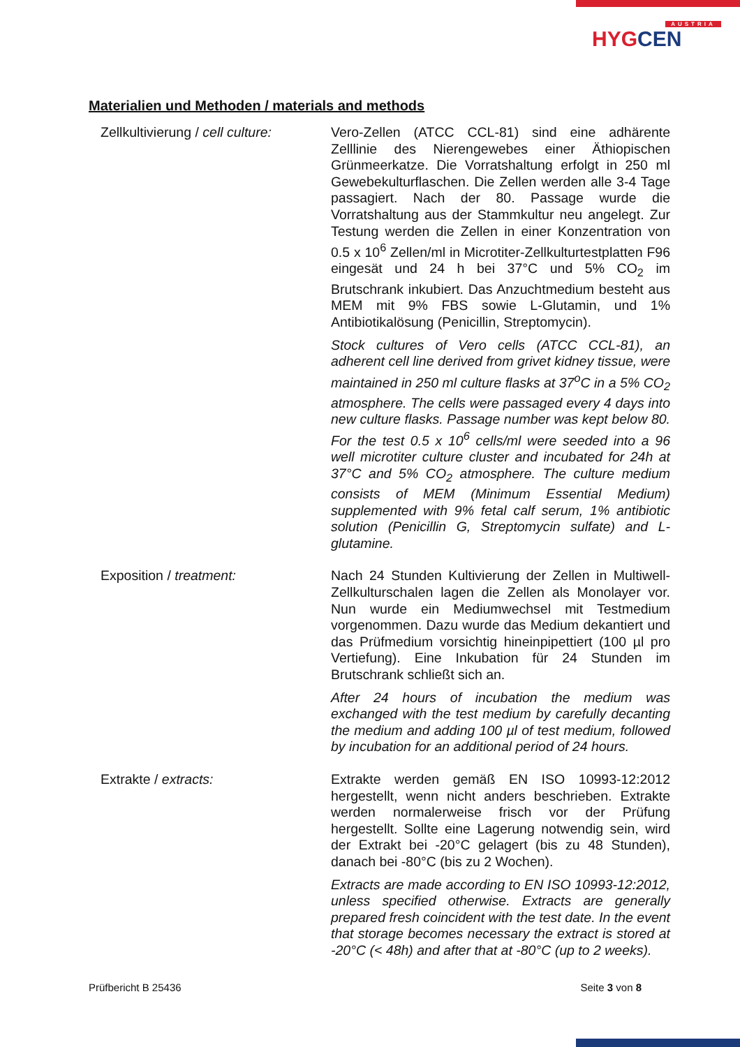AUSTRIA
HYGCEN
Materialien und Methoden / materials and methods
Zellkultivierung / cell culture:
Vero-Zellen (ATCC CCL-81) sind eine adhärente Zelllinie des Nierengewebes einer Äthiopischen Grünmeerkatze. Die Vorratshaltung erfolgt in 250 ml Gewebekulturflaschen. Die Zellen werden alle 3-4 Tage passagiert. Nach der 80. Passage wurde die Vorratshaltung aus der Stammkultur neu angelegt. Zur Testung werden die Zellen in einer Konzentration von 0.5 x 10<sup>6</sup> Zellen/ml in Microtiter-Zellkulturtestplatten F96 eingesät und 24 h bei 37°C und 5% CO<sub>2</sub> im Brutschrank inkubiert. Das Anzuchtmedium besteht aus MEM mit 9% FBS sowie L-Glutamin, und 1% Antibiotikalösung (Penicillin, Streptomycin).
Stock cultures of Vero cells (ATCC CCL-81), an adherent cell line derived from grivet kidney tissue, were maintained in 250 ml culture flasks at 37<sup>o</sup>C in a 5% CO<sub>2</sub> atmosphere. The cells were passaged every 4 days into new culture flasks. Passage number was kept below 80. For the test 0.5 x 10<sup>6</sup> cells/ml were seeded into a 96 well microtiter culture cluster and incubated for 24h at 37°C and 5% CO<sub>2</sub> atmosphere. The culture medium consists of MEM (Minimum Essential Medium) supplemented with 9% fetal calf serum, 1% antibiotic solution (Penicillin G, Streptomycin sulfate) and L-glutamine.
Exposition / treatment: Nach 24 Stunden Kultivierung der Zellen in Multiwell-Zellkulturschalen lagen die Zellen als Monolayer vor. Nun wurde ein Mediumwechsel mit Testmedium vorgenommen. Dazu wurde das Medium dekantiert und das Prüfmedium vorsichtig hineinpipettiert (100 µl pro Vertiefung). Eine Inkubation für 24 Stunden im Brutschrank schließt sich an.
After 24 hours of incubation the medium was exchanged with the test medium by carefully decanting the medium and adding 100 µl of test medium, followed by incubation for an additional period of 24 hours.
Extrakte / extracts: Extrakte werden gemäß EN ISO 10993-12:2012 hergestellt, wenn nicht anders beschrieben. Extrakte werden normalerweise frisch vor der Prüfung hergestellt. Sollte eine Lagerung notwendig sein, wird der Extrakt bei -20°C gelagert (bis zu 48 Stunden), danach bei -80°C (bis zu 2 Wochen).
Extracts are made according to EN ISO 10993-12:2012, unless specified otherwise. Extracts are generally prepared fresh coincident with the test date. In the event that storage becomes necessary the extract is stored at -20°C (< 48h) and after that at -80°C (up to 2 weeks).
Prüfbericht B 25436 Seite 3 von 8